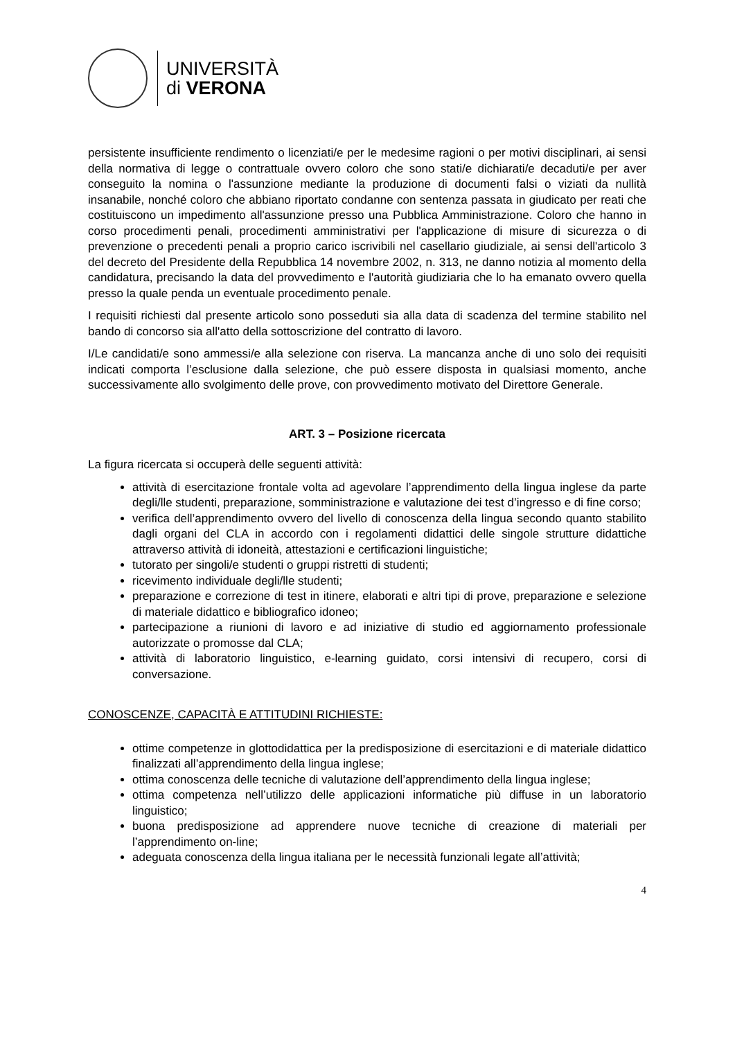UNIVERSITÀ
di VERONA
persistente insufficiente rendimento o licenziati/e per le medesime ragioni o per motivi disciplinari, ai sensi della normativa di legge o contrattuale ovvero coloro che sono stati/e dichiarati/e decaduti/e per aver conseguito la nomina o l'assunzione mediante la produzione di documenti falsi o viziati da nullità insanabile, nonché coloro che abbiano riportato condanne con sentenza passata in giudicato per reati che costituiscono un impedimento all'assunzione presso una Pubblica Amministrazione. Coloro che hanno in corso procedimenti penali, procedimenti amministrativi per l'applicazione di misure di sicurezza o di prevenzione o precedenti penali a proprio carico iscrivibili nel casellario giudiziale, ai sensi dell'articolo 3 del decreto del Presidente della Repubblica 14 novembre 2002, n. 313, ne danno notizia al momento della candidatura, precisando la data del provvedimento e l'autorità giudiziaria che lo ha emanato ovvero quella presso la quale penda un eventuale procedimento penale.
I requisiti richiesti dal presente articolo sono posseduti sia alla data di scadenza del termine stabilito nel bando di concorso sia all'atto della sottoscrizione del contratto di lavoro.
I/Le candidati/e sono ammessi/e alla selezione con riserva. La mancanza anche di uno solo dei requisiti indicati comporta l’esclusione dalla selezione, che può essere disposta in qualsiasi momento, anche successivamente allo svolgimento delle prove, con provvedimento motivato del Direttore Generale.
ART. 3 – Posizione ricercata
La figura ricercata si occuperà delle seguenti attività:
attività di esercitazione frontale volta ad agevolare l’apprendimento della lingua inglese da parte degli/lle studenti, preparazione, somministrazione e valutazione dei test d’ingresso e di fine corso;
verifica dell’apprendimento ovvero del livello di conoscenza della lingua secondo quanto stabilito dagli organi del CLA in accordo con i regolamenti didattici delle singole strutture didattiche attraverso attività di idoneità, attestazioni e certificazioni linguistiche;
tutorato per singoli/e studenti o gruppi ristretti di studenti;
ricevimento individuale degli/lle studenti;
preparazione e correzione di test in itinere, elaborati e altri tipi di prove, preparazione e selezione di materiale didattico e bibliografico idoneo;
partecipazione a riunioni di lavoro e ad iniziative di studio ed aggiornamento professionale autorizzate o promosse dal CLA;
attività di laboratorio linguistico, e-learning guidato, corsi intensivi di recupero, corsi di conversazione.
CONOSCENZE, CAPACITÀ E ATTITUDINI RICHIESTE:
ottime competenze in glottodidattica per la predisposizione di esercitazioni e di materiale didattico finalizzati all’apprendimento della lingua inglese;
ottima conoscenza delle tecniche di valutazione dell’apprendimento della lingua inglese;
ottima competenza nell’utilizzo delle applicazioni informatiche più diffuse in un laboratorio linguistico;
buona predisposizione ad apprendere nuove tecniche di creazione di materiali per l’apprendimento on-line;
adeguata conoscenza della lingua italiana per le necessità funzionali legate all’attività;
4